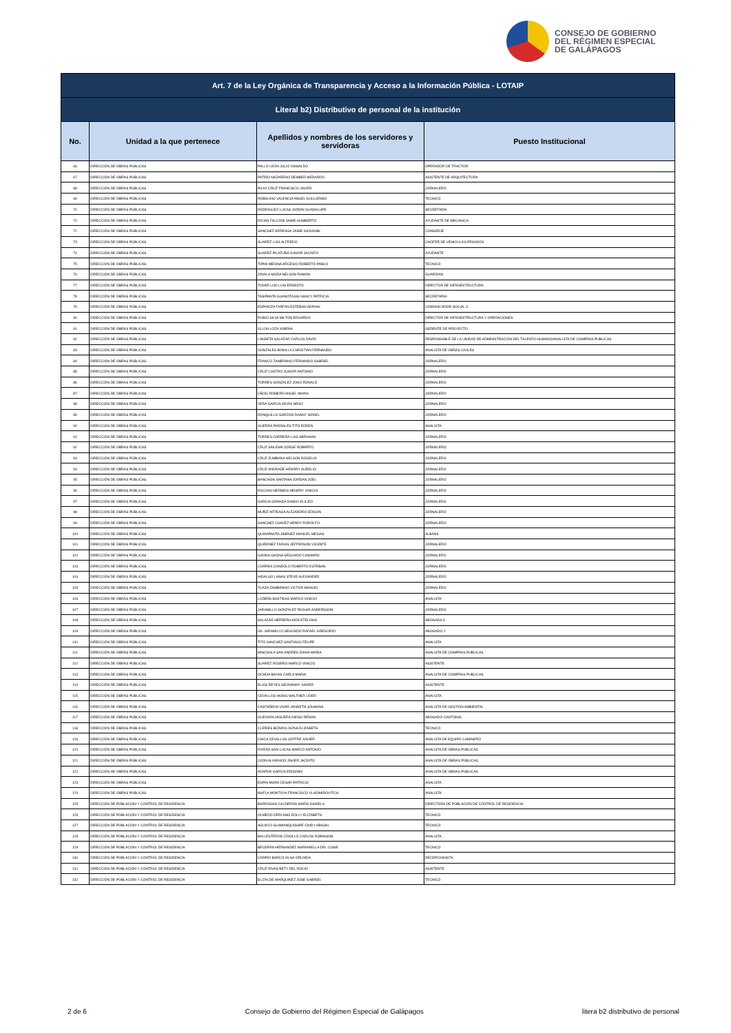CONSEJO DE GOBIERNO
DEL RÉGIMEN ESPECIAL
DE GALÁPAGOS
| Art. 7 de la Ley Orgánica de Transparencia y Acceso a la Información Pública - LOTAIP | | | |
| --- | --- | --- | --- |
| Literal b2) Distributivo de personal de la institución | | | |
| No. | Unidad a la que pertenece | Apellidos y nombres de los servidores y servidoras | Puesto Institucional |
| 66 | DIRECCIÓN DE OBRAS PÚBLICAS | PALLO LEON JULIO OSWALDO | OPERADOR DE TRACTOR |
| 67 | DIRECCIÓN DE OBRAS PÚBLICAS | PATIÑO NAZARENO DEMBER MEDARDO | ASISTENTE DE ARQUITECTURA |
| 68 | DIRECCIÓN DE OBRAS PÚBLICAS | PILAY CRUZ FRANCISCO JAVIER | JORNALERO |
| 69 | DIRECCIÓN DE OBRAS PÚBLICAS | ROBALINO VALENCIA ANGEL GUILLERMO | TECNICO |
| 70 | DIRECCIÓN DE OBRAS PÚBLICAS | RODRIGUEZ LUCAS JAZMIN GUADALUPE | SECRETARIA |
| 71 | DIRECCIÓN DE OBRAS PÚBLICAS | ROJAS FALCONI JAIME HUMBERTO | AYUDANTE DE MECANICA |
| 72 | DIRECCIÓN DE OBRAS PÚBLICAS | SANCHEZ ARREAGA JAIME GIOVANNI | CONSERJE |
| 73 | DIRECCIÓN DE OBRAS PÚBLICAS | SUAREZ LUIS ALFREDO | CHOFER DE VEHICULOS PESADOS |
| 74 | DIRECCIÓN DE OBRAS PÚBLICAS | SUAREZ PILATUÑA JUNIOR JACINTO | AYUDANTE |
| 75 | DIRECCIÓN DE OBRAS PÚBLICAS | TIPAN MEDINA ARCESIO ROBERTO PABLO | TECNICO |
| 76 | DIRECCIÓN DE OBRAS PÚBLICAS | ZAVALA MORA NELSON RAMON | GUARDIAN |
| 77 | DIRECCIÓN DE OBRAS PÚBLICAS | TOVAR LOO LUIS ERNESTO | DIRECTOR DE INFRAESTRUCTURA |
| 78 | DIRECCIÓN DE OBRAS PÚBLICAS | TASIPANTA GUANOTASIG NANCY PATRICIA | SECRETARIA |
| 79 | DIRECCIÓN DE OBRAS PÚBLICAS | ESPINOZA FARFAN ESTEBAN ADRIAN | COMUNICADOR SOCIAL 3 |
| 80 | DIRECCIÓN DE OBRAS PÚBLICAS | RUBIO SILVA MILTON EDUARDO | DIRECTOR DE INFRAESTRUCTURA Y OPERACIONES |
| 81 | DIRECCIÓN DE OBRAS PÚBLICAS | ULLOA LOZA XIMENA | GERENTE DE PROYECTO |
| 82 | DIRECCIÓN DE OBRAS PÚBLICAS | LANDETA SALAZAR CARLOS DAVID | RESPONSABLE DE LA UNIDAD DE ADMINISTRACIÓN DEL TALENTO HUMANO/ANALISTA DE COMPRAS PUBLICAS |
| 83 | DIRECCIÓN DE OBRAS PÚBLICAS | GONZALES BONILLA CHRISTIAN FERNANDO | ANALISTA DE OBRAS CIVILES |
| 84 | DIRECCIÓN DE OBRAS PÚBLICAS | FRANCO ZAMBRANO FERNANDO GABRIEL | JORNALERO |
| 85 | DIRECCIÓN DE OBRAS PÚBLICAS | CRUZ CASTRO JUNIOR ANTONIO | JORNALERO |
| 86 | DIRECCIÓN DE OBRAS PÚBLICAS | TORRES GONZALEZ JOAO RONALD | JORNALERO |
| 87 | DIRECCIÓN DE OBRAS PÚBLICAS | UÑOG ROMERO ANGEL MARIA | JORNALERO |
| 88 | DIRECCIÓN DE OBRAS PÚBLICAS | VERA GARCIA KEVIN NEISY | JORNALERO |
| 89 | DIRECCIÓN DE OBRAS PÚBLICAS | RONQUILLO GARZON DANNY ISRAEL | JORNALERO |
| 90 | DIRECCIÓN DE OBRAS PÚBLICAS | GUERRA PARRALES TITO EDDEN | ANALISTA |
| 91 | DIRECCIÓN DE OBRAS PÚBLICAS | TORRES CARRERA LUIS ABRAHAN | JORNALERO |
| 92 | DIRECCIÓN DE OBRAS PÚBLICAS | CRUZ SAILEMA JORGE ROBERTO | JORNALERO |
| 93 | DIRECCIÓN DE OBRAS PÚBLICAS | CRUZ ZUMBANA NELSON ROGELIO | JORNALERO |
| 94 | DIRECCIÓN DE OBRAS PÚBLICAS | CRUZ ANDRADE HENRRY AURELIO | JORNALERO |
| 95 | DIRECCIÓN DE OBRAS PÚBLICAS | BANCHON SANTANA JORDAN JOEL | JORNALERO |
| 96 | DIRECCIÓN DE OBRAS PÚBLICAS | ROLDAN HERMIDA HENRRY VINICIO | JORNALERO |
| 97 | DIRECCIÓN DE OBRAS PÚBLICAS | GARCIA GRANDA DANNY ELICEO | JORNALERO |
| 98 | DIRECCIÓN DE OBRAS PÚBLICAS | MUÑIZ ARTEAGA ALEJANDRO EDISON | JORNALERO |
| 99 | DIRECCIÓN DE OBRAS PÚBLICAS | SANCHEZ CHAVEZ HENRY RODOLFO | JORNALERO |
| 100 | DIRECCIÓN DE OBRAS PÚBLICAS | QUINAPANTA JIMENEZ MANUEL MESIAS | ALBANIL |
| 101 | DIRECCIÓN DE OBRAS PÚBLICAS | QUIÑONEZ FARIAS JEFFERSON VICENTE | JORNALERO |
| 102 | DIRECCIÓN DE OBRAS PÚBLICAS | GAONA GAONA SEGUNDO CASIMIRO | JORNALERO |
| 103 | DIRECCIÓN DE OBRAS PÚBLICAS | CORREA CONDOLO ROBERTO ESTEBAN | JORNALERO |
| 104 | DIRECCIÓN DE OBRAS PÚBLICAS | HIDALGO LANAS STEVE ALEXANDER | JORNALERO |
| 105 | DIRECCIÓN DE OBRAS PÚBLICAS | TUAZA ZAMBRANO VICTOR MANUEL | JORNALERO |
| 106 | DIRECCIÓN DE OBRAS PÚBLICAS | LUDEÑA BASTIDAS MARCO VINICIO | ANALISTA |
| 107 | DIRECCIÓN DE OBRAS PÚBLICAS | JARAMILLO GONZALEZ RICHAR ANDERSSON | JORNALERO |
| 108 | DIRECCIÓN DE OBRAS PÚBLICAS | SALAZAR HERRERA AIDA ETELVINA | ABOGADA 3 |
| 109 | DIRECCIÓN DE OBRAS PÚBLICAS | GIL JARAMILLO SEGUNDO RAFAEL GREGORIO | ABOGADO 2 |
| 110 | DIRECCIÓN DE OBRAS PÚBLICAS | TITO SANCHEZ SANTIAGO FELIPE | ANALISTA |
| 111 | DIRECCIÓN DE OBRAS PÚBLICAS | MINCHALA SAN ANDRES DIANA MARIA | ANALISTA DE COMPRAS PUBLICAS |
| 112 | DIRECCIÓN DE OBRAS PÚBLICAS | SUAREZ ROSERO MARCO VINICIO | ASISTENTE |
| 113 | DIRECCIÓN DE OBRAS PÚBLICAS | OCHOA BAYAS CARLA MARIA | ANALISTA DE COMPRAS PUBLICAS |
| 114 | DIRECCIÓN DE OBRAS PÚBLICAS | ELIAS REYES GEOVANNY XAVIER | ASISTENTE |
| 115 | DIRECCIÓN DE OBRAS PÚBLICAS | CEVALLOS WONG WALTHER LIDER | ANALISTA |
| 116 | DIRECCIÓN DE OBRAS PÚBLICAS | CASTAÑEDA VIVAR JANNETH JOHANNA | ANALISTA DE GESTION AMBIENTAL |
| 117 | DIRECCIÓN DE OBRAS PÚBLICAS | GUEVARA HIGUERA DIEGO RENAN | ABOGADO CANTONAL |
| 118 | DIRECCIÓN DE OBRAS PÚBLICAS | CLERIES BIZAIRA JAZNA ELIZABETH | TECNICO |
| 119 | DIRECCIÓN DE OBRAS PÚBLICAS | CHICA CEVALLOS JOFFRE XAVIER | ANALISTA DE EQUIPO CAMINERO |
| 120 | DIRECCIÓN DE OBRAS PÚBLICAS | RIVERA SAN LUCAS MARCO ANTONIO | ANALISTA DE OBRAS PUBLICAS |
| 121 | DIRECCIÓN DE OBRAS PÚBLICAS | JIJON ALVARADO JAVIER JACINTO | ANALISTA DE OBRAS PUBLICAS |
| 122 | DIRECCIÓN DE OBRAS PÚBLICAS | ADARVE GARCIA EDISONN | ANALISTA DE OBRAS PUBLICAS |
| 123 | DIRECCIÓN DE OBRAS PÚBLICAS | ESPIN MORA CESAR PATRICIO | ANALISTA |
| 124 | DIRECCIÓN DE OBRAS PÚBLICAS | MAFLA MONTOYA FRANCISCO VLADIMIROVITCH | ANALISTA |
| 125 | DIRECCIÓN DE POBLACIÓN Y CONTROL DE RESIDENCIA | BARRAGAN CALDERON MARIA DANIELA | DIRECTORA DE POBLACIÓN DE CONTROL DE RESIDENCIA |
| 126 | DIRECCIÓN DE POBLACIÓN Y CONTROL DE RESIDENCIA | OLMEDO DERLANG DOLLY ELIZABETH | TECNICO |
| 127 | DIRECCIÓN DE POBLACIÓN Y CONTROL DE RESIDENCIA | AGUAYO GUAMANQUISHPE CINDY ABIGAIL | TECNICO |
| 128 | DIRECCIÓN DE POBLACIÓN Y CONTROL DE RESIDENCIA | BALLESTEROS CRIOLLO CARLOS ROBINSON | ANALISTA |
| 129 | DIRECCIÓN DE POBLACIÓN Y CONTROL DE RESIDENCIA | BECERRA HERNANDEZ MARIANELLA DEL CISNE | TECNICO |
| 130 | DIRECCIÓN DE POBLACIÓN Y CONTROL DE RESIDENCIA | CARPIO BARCO OLGA ORLINDA | RECEPCIONISTA |
| 131 | DIRECCIÓN DE POBLACIÓN Y CONTROL DE RESIDENCIA | CRUZ RIVAS BETY DEL ROCIO | ASISTENTE |
| 132 | DIRECCIÓN DE POBLACIÓN Y CONTROL DE RESIDENCIA | ELIZALDE MARQUINEZ JOSE GABRIEL | TECNICO |
2 de 6 Consejo de Gobierno del Régimen Especial de Galápagos litera b2 distributivo de personal